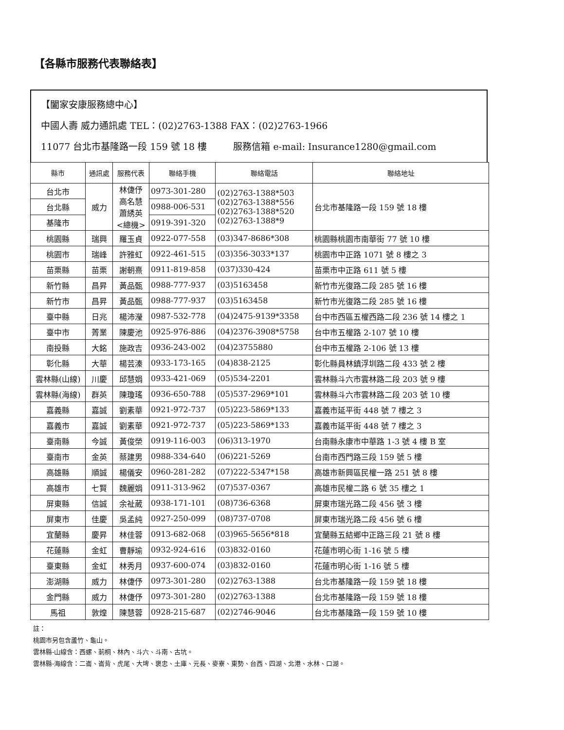【各縣市服務代表聯絡表】
【闔家安康服務總中心】
中國人壽 威力通訊處 TEL：(02)2763-1388 FAX：(02)2763-1966
11077 台北市基隆路一段 159 號 18 樓 服務信箱 e-mail: Insurance1280@gmail.com
| 縣市 | 通訊處 | 服務代表 | 聯絡手機 | 聯絡電話 | 聯絡地址 |
| --- | --- | --- | --- | --- | --- |
| 台北市 | 威力 | 林倢伃 高名慧 蕭綉英 <總機> | 0973-301-280 | (02)2763-1388*503 (02)2763-1388*556 (02)2763-1388*520 (02)2763-1388*9 | 台北市基隆路一段 159 號 18 樓 |
| 台北縣 | | | 0988-006-531 | | |
| 基隆市 | | | 0919-391-320 | | |
| 桃園縣 | 瑞興 | 羅玉貞 | 0922-077-558 | (03)347-8686*308 | 桃園縣桃園市南華街 77 號 10 樓 |
| 桃園市 | 瑞峰 | 許雅虹 | 0922-461-515 | (03)356-3033*137 | 桃園市中正路 1071 號 8 樓之 3 |
| 苗栗縣 | 苗栗 | 謝朝熹 | 0911-819-858 | (037)330-424 | 苗栗市中正路 611 號 5 樓 |
| 新竹縣 | 昌昇 | 黃品甄 | 0988-777-937 | (03)5163458 | 新竹市光復路二段 285 號 16 樓 |
| 新竹市 | 昌昇 | 黃品甄 | 0988-777-937 | (03)5163458 | 新竹市光復路二段 285 號 16 樓 |
| 臺中縣 | 日兆 | 楊沛瀅 | 0987-532-778 | (04)2475-9139*3358 | 台中市西區五權西路二段 236 號 14 樓之 1 |
| 臺中市 | 菁業 | 陳慶池 | 0925-976-886 | (04)2376-3908*5758 | 台中市五權路 2-107 號 10 樓 |
| 南投縣 | 大銘 | 施政吉 | 0936-243-002 | (04)23755880 | 台中市五權路 2-106 號 13 樓 |
| 彰化縣 | 大華 | 楊芸溱 | 0933-173-165 | (04)838-2125 | 彰化縣員林鎮浮圳路二段 433 號 2 樓 |
| 雲林縣(山線) | 川慶 | 邱慧娟 | 0933-421-069 | (05)534-2201 | 雲林縣斗六市雲林路二段 203 號 9 樓 |
| 雲林縣(海線) | 群英 | 陳瓊瑤 | 0936-650-788 | (05)537-2969*101 | 雲林縣斗六市雲林路二段 203 號 10 樓 |
| 嘉義縣 | 嘉誠 | 劉素華 | 0921-972-737 | (05)223-5869*133 | 嘉義市延平街 448 號 7 樓之 3 |
| 嘉義市 | 嘉誠 | 劉素華 | 0921-972-737 | (05)223-5869*133 | 嘉義市延平街 448 號 7 樓之 3 |
| 臺南縣 | 今誠 | 黃俊榮 | 0919-116-003 | (06)313-1970 | 台南縣永康市中華路 1-3 號 4 樓 B 室 |
| 臺南市 | 金英 | 蔡建男 | 0988-334-640 | (06)221-5269 | 台南市西門路三段 159 號 5 樓 |
| 高雄縣 | 順誠 | 楊儀安 | 0960-281-282 | (07)222-5347*158 | 高雄市新興區民權一路 251 號 8 樓 |
| 高雄市 | 七賢 | 魏麗娟 | 0911-313-962 | (07)537-0367 | 高雄市民權二路 6 號 35 樓之 1 |
| 屏東縣 | 信誠 | 余祉葳 | 0938-171-101 | (08)736-6368 | 屏東市瑞光路二段 456 號 3 樓 |
| 屏東市 | 佳慶 | 吳孟純 | 0927-250-099 | (08)737-0708 | 屏東市瑞光路二段 456 號 6 樓 |
| 宜蘭縣 | 慶昇 | 林佳蓉 | 0913-682-068 | (03)965-5656*818 | 宜蘭縣五結鄉中正路三段 21 號 8 樓 |
| 花蓮縣 | 金虹 | 曹靜瑜 | 0932-924-616 | (03)832-0160 | 花蓮市明心街 1-16 號 5 樓 |
| 臺東縣 | 金虹 | 林秀月 | 0937-600-074 | (03)832-0160 | 花蓮市明心街 1-16 號 5 樓 |
| 澎湖縣 | 威力 | 林倢伃 | 0973-301-280 | (02)2763-1388 | 台北市基隆路一段 159 號 18 樓 |
| 金門縣 | 威力 | 林倢伃 | 0973-301-280 | (02)2763-1388 | 台北市基隆路一段 159 號 18 樓 |
| 馬祖 | 敦煌 | 陳慧蓉 | 0928-215-687 | (02)2746-9046 | 台北市基隆路一段 159 號 10 樓 |
註：
桃園市另包含蘆竹、龜山。
雲林縣-山線含：西螺、莿桐、林內、斗六、斗南、古坑。
雲林縣-海線含：二崙、崙背、虎尾、大埤、褒忠、土庫、元長、麥寮、東勢、台西、四湖、北港、水林、口湖。